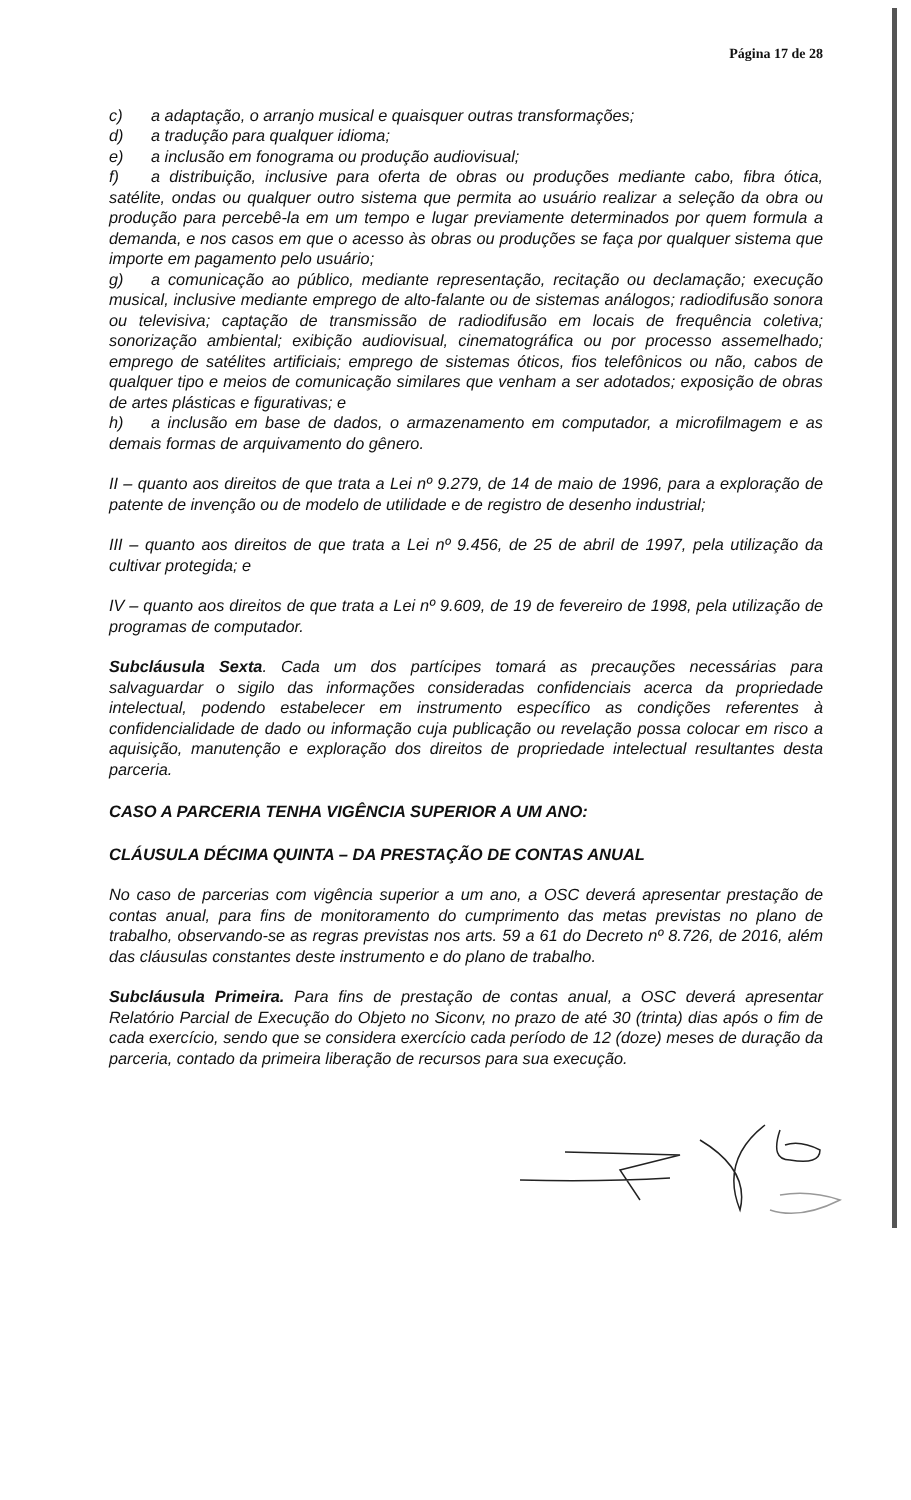Página 17 de 28
c) a adaptação, o arranjo musical e quaisquer outras transformações;
d) a tradução para qualquer idioma;
e) a inclusão em fonograma ou produção audiovisual;
f) a distribuição, inclusive para oferta de obras ou produções mediante cabo, fibra ótica, satélite, ondas ou qualquer outro sistema que permita ao usuário realizar a seleção da obra ou produção para percebê-la em um tempo e lugar previamente determinados por quem formula a demanda, e nos casos em que o acesso às obras ou produções se faça por qualquer sistema que importe em pagamento pelo usuário;
g) a comunicação ao público, mediante representação, recitação ou declamação; execução musical, inclusive mediante emprego de alto-falante ou de sistemas análogos; radiodifusão sonora ou televisiva; captação de transmissão de radiodifusão em locais de frequência coletiva; sonorização ambiental; exibição audiovisual, cinematográfica ou por processo assemelhado; emprego de satélites artificiais; emprego de sistemas óticos, fios telefônicos ou não, cabos de qualquer tipo e meios de comunicação similares que venham a ser adotados; exposição de obras de artes plásticas e figurativas; e
h) a inclusão em base de dados, o armazenamento em computador, a microfilmagem e as demais formas de arquivamento do gênero.
II – quanto aos direitos de que trata a Lei nº 9.279, de 14 de maio de 1996, para a exploração de patente de invenção ou de modelo de utilidade e de registro de desenho industrial;
III – quanto aos direitos de que trata a Lei nº 9.456, de 25 de abril de 1997, pela utilização da cultivar protegida; e
IV – quanto aos direitos de que trata a Lei nº 9.609, de 19 de fevereiro de 1998, pela utilização de programas de computador.
Subcláusula Sexta. Cada um dos partícipes tomará as precauções necessárias para salvaguardar o sigilo das informações consideradas confidenciais acerca da propriedade intelectual, podendo estabelecer em instrumento específico as condições referentes à confidencialidade de dado ou informação cuja publicação ou revelação possa colocar em risco a aquisição, manutenção e exploração dos direitos de propriedade intelectual resultantes desta parceria.
CASO A PARCERIA TENHA VIGÊNCIA SUPERIOR A UM ANO:
CLÁUSULA DÉCIMA QUINTA – DA PRESTAÇÃO DE CONTAS ANUAL
No caso de parcerias com vigência superior a um ano, a OSC deverá apresentar prestação de contas anual, para fins de monitoramento do cumprimento das metas previstas no plano de trabalho, observando-se as regras previstas nos arts. 59 a 61 do Decreto nº 8.726, de 2016, além das cláusulas constantes deste instrumento e do plano de trabalho.
Subcláusula Primeira. Para fins de prestação de contas anual, a OSC deverá apresentar Relatório Parcial de Execução do Objeto no Siconv, no prazo de até 30 (trinta) dias após o fim de cada exercício, sendo que se considera exercício cada período de 12 (doze) meses de duração da parceria, contado da primeira liberação de recursos para sua execução.